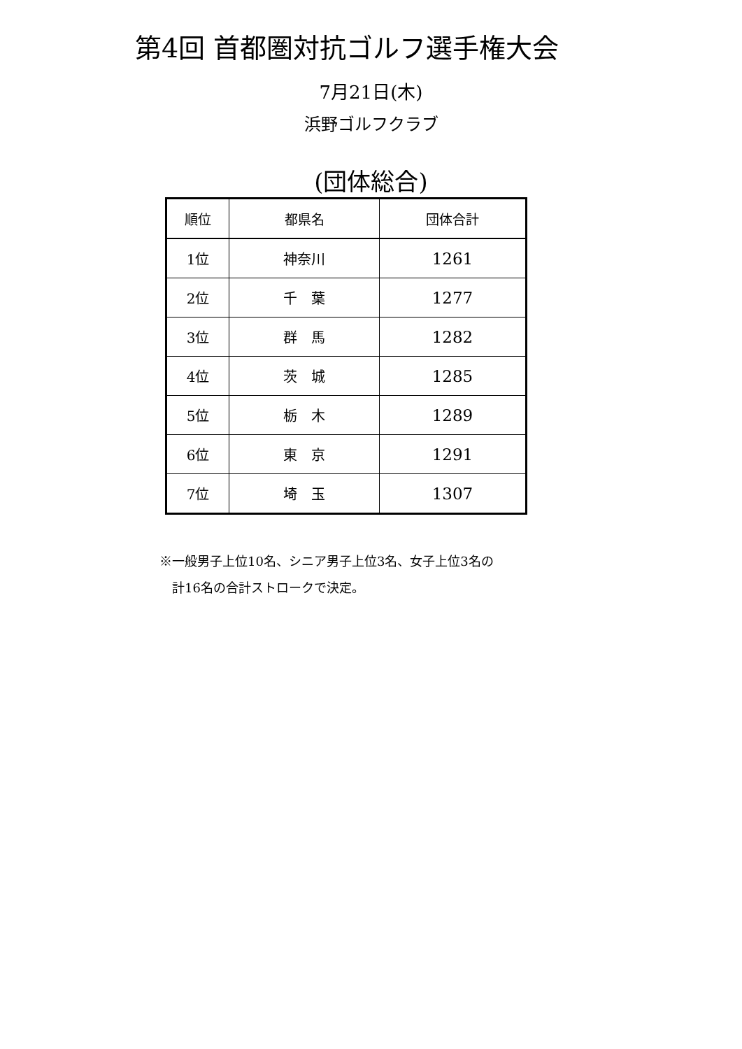第4回 首都圏対抗ゴルフ選手権大会
7月21日(木)
浜野ゴルフクラブ
(団体総合)
| 順位 | 都県名 | 団体合計 |
| --- | --- | --- |
| 1位 | 神奈川 | 1261 |
| 2位 | 千 葉 | 1277 |
| 3位 | 群 馬 | 1282 |
| 4位 | 茨 城 | 1285 |
| 5位 | 栃 木 | 1289 |
| 6位 | 東 京 | 1291 |
| 7位 | 埼 玉 | 1307 |
※一般男子上位10名、シニア男子上位3名、女子上位3名の
　計16名の合計ストロークで決定。